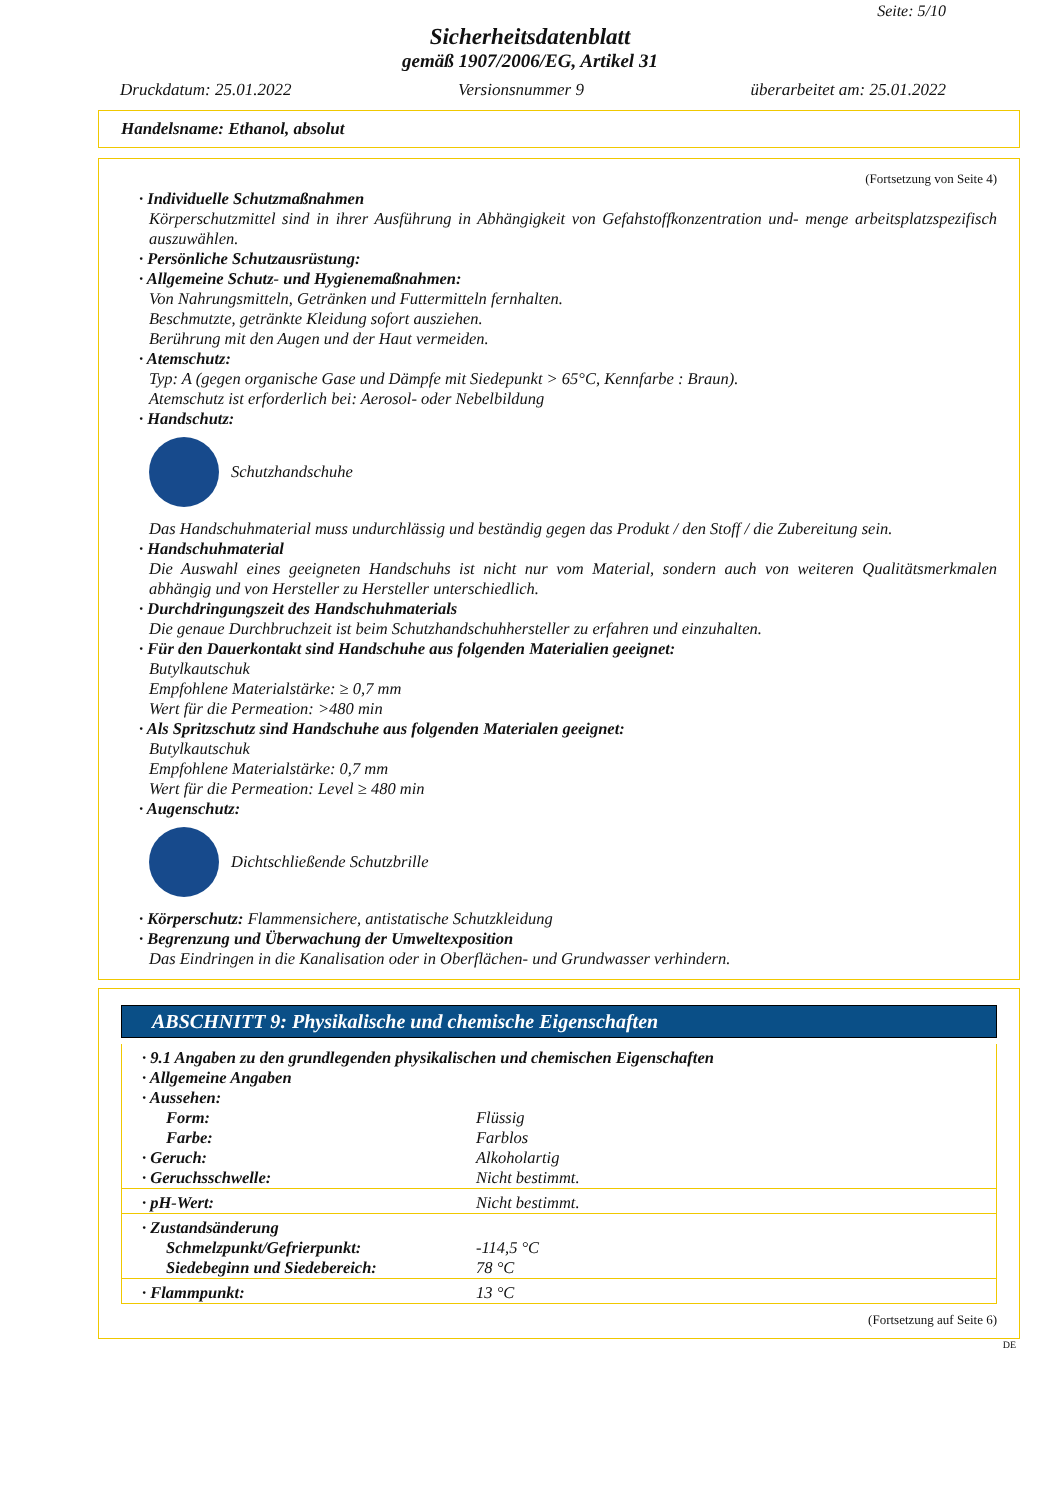Seite: 5/10
Sicherheitsdatenblatt
gemäß 1907/2006/EG, Artikel 31
Druckdatum: 25.01.2022 Versionsnummer 9 überarbeitet am: 25.01.2022
Handelsname: Ethanol, absolut
(Fortsetzung von Seite 4)
· Individuelle Schutzmaßnahmen
Körperschutzmittel sind in ihrer Ausführung in Abhängigkeit von Gefahstoffkonzentration und- menge arbeitsplatzspezifisch auszuwählen.
· Persönliche Schutzausrüstung:
· Allgemeine Schutz- und Hygienemaßnahmen:
Von Nahrungsmitteln, Getränken und Futtermitteln fernhalten.
Beschmutzte, getränkte Kleidung sofort ausziehen.
Berührung mit den Augen und der Haut vermeiden.
· Atemschutz:
Typ: A (gegen organische Gase und Dämpfe mit Siedepunkt > 65°C, Kennfarbe : Braun).
Atemschutz ist erforderlich bei: Aerosol- oder Nebelbildung
· Handschutz:
Schutzhandschuhe
Das Handschuhmaterial muss undurchlässig und beständig gegen das Produkt / den Stoff / die Zubereitung sein.
· Handschuhmaterial
Die Auswahl eines geeigneten Handschuhs ist nicht nur vom Material, sondern auch von weiteren Qualitätsmerkmalen abhängig und von Hersteller zu Hersteller unterschiedlich.
· Durchdringungszeit des Handschuhmaterials
Die genaue Durchbruchzeit ist beim Schutzhandschuhhersteller zu erfahren und einzuhalten.
· Für den Dauerkontakt sind Handschuhe aus folgenden Materialien geeignet:
Butylkautschuk
Empfohlene Materialstärke: ≥ 0,7 mm
Wert für die Permeation: >480 min
· Als Spritzschutz sind Handschuhe aus folgenden Materialen geeignet:
Butylkautschuk
Empfohlene Materialstärke: 0,7 mm
Wert für die Permeation: Level ≥ 480 min
· Augenschutz:
Dichtschließende Schutzbrille
· Körperschutz: Flammensichere, antistatische Schutzkleidung
· Begrenzung und Überwachung der Umweltexposition
Das Eindringen in die Kanalisation oder in Oberflächen- und Grundwasser verhindern.
ABSCHNITT 9: Physikalische und chemische Eigenschaften
| · 9.1 Angaben zu den grundlegenden physikalischen und chemischen Eigenschaften | |
| · Allgemeine Angaben | |
| · Aussehen: | |
| Form: | Flüssig |
| Farbe: | Farblos |
| · Geruch: | Alkoholartig |
| · Geruchsschwelle: | Nicht bestimmt. |
| · pH-Wert: | Nicht bestimmt. |
| · Zustandsänderung | |
| Schmelzpunkt/Gefrierpunkt: | -114,5 °C |
| Siedebeginn und Siedebereich: | 78 °C |
| · Flammpunkt: | 13 °C |
(Fortsetzung auf Seite 6)
DE